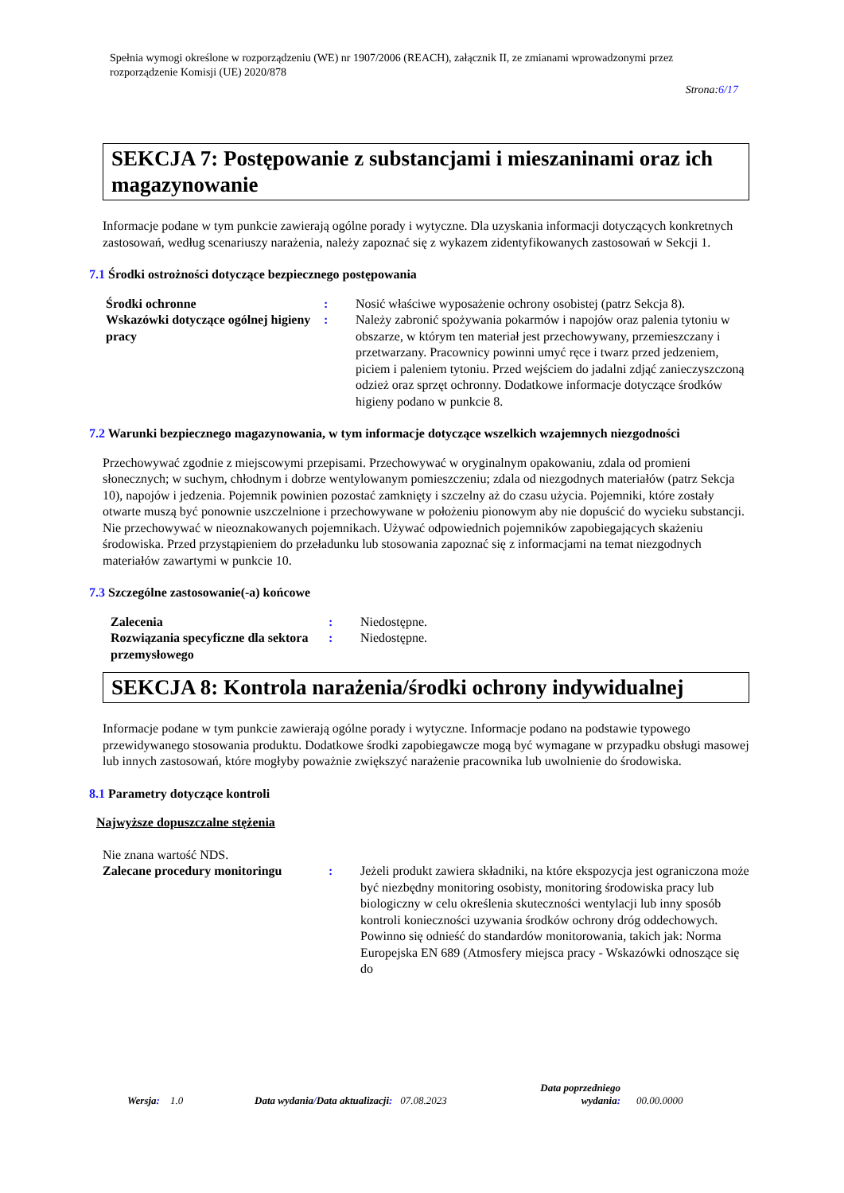Spełnia wymogi określone w rozporządzeniu (WE) nr 1907/2006 (REACH), załącznik II, ze zmianami wprowadzonymi przez rozporządzenie Komisji (UE) 2020/878
Strona:6/17
SEKCJA 7: Postępowanie z substancjami i mieszaninami oraz ich magazynowanie
Informacje podane w tym punkcie zawierają ogólne porady i wytyczne. Dla uzyskania informacji dotyczących konkretnych zastosowań, według scenariuszy narażenia, należy zapoznać się z wykazem zidentyfikowanych zastosowań w Sekcji 1.
7.1 Środki ostrożności dotyczące bezpiecznego postępowania
| Środki ochronne | : | Nosić właściwe wyposażenie ochrony osobistej (patrz Sekcja 8). |
| Wskazówki dotyczące ogólnej higieny pracy | : | Należy zabronić spożywania pokarmów i napojów oraz palenia tytoniu w obszarze, w którym ten materiał jest przechowywany, przemieszczany i przetwarzany. Pracownicy powinni umyć ręce i twarz przed jedzeniem, piciem i paleniem tytoniu. Przed wejściem do jadalni zdjąć zanieczyszczoną odzież oraz sprzęt ochronny. Dodatkowe informacje dotyczące środków higieny podano w punkcie 8. |
7.2 Warunki bezpiecznego magazynowania, w tym informacje dotyczące wszelkich wzajemnych niezgodności
Przechowywać zgodnie z miejscowymi przepisami. Przechowywać w oryginalnym opakowaniu, zdala od promieni słonecznych; w suchym, chłodnym i dobrze wentylowanym pomieszczeniu; zdala od niezgodnych materiałów (patrz Sekcja 10), napojów i jedzenia. Pojemnik powinien pozostać zamknięty i szczelny aż do czasu użycia. Pojemniki, które zostały otwarte muszą być ponownie uszczelnione i przechowywane w położeniu pionowym aby nie dopuścić do wycieku substancji. Nie przechowywać w nieoznakowanych pojemnikach. Używać odpowiednich pojemników zapobiegających skażeniu środowiska. Przed przystąpieniem do przeładunku lub stosowania zapoznać się z informacjami na temat niezgodnych materiałów zawartymi w punkcie 10.
7.3 Szczególne zastosowanie(-a) końcowe
| Zalecenia | : | Niedostępne. |
| Rozwiązania specyficzne dla sektora przemysłowego | : | Niedostępne. |
SEKCJA 8: Kontrola narażenia/środki ochrony indywidualnej
Informacje podane w tym punkcie zawierają ogólne porady i wytyczne. Informacje podano na podstawie typowego przewidywanego stosowania produktu. Dodatkowe środki zapobiegawcze mogą być wymagane w przypadku obsługi masowej lub innych zastosowań, które mogłyby poważnie zwiększyć narażenie pracownika lub uwolnienie do środowiska.
8.1 Parametry dotyczące kontroli
Najwyższe dopuszczalne stężenia
Nie znana wartość NDS.
| Zalecane procedury monitoringu | : | Jeżeli produkt zawiera składniki, na które ekspozycja jest ograniczona może być niezbędny monitoring osobisty, monitoring środowiska pracy lub biologiczny w celu określenia skuteczności wentylacji lub inny sposób kontroli konieczności uzywania środków ochrony dróg oddechowych. Powinno się odnieść do standardów monitorowania, takich jak: Norma Europejska EN 689 (Atmosfery miejsca pracy - Wskazówki odnoszące się do |
Wersja: 1.0 Data wydania/Data aktualizacji: 07.08.2023
Data poprzedniego wydania:
00.00.0000